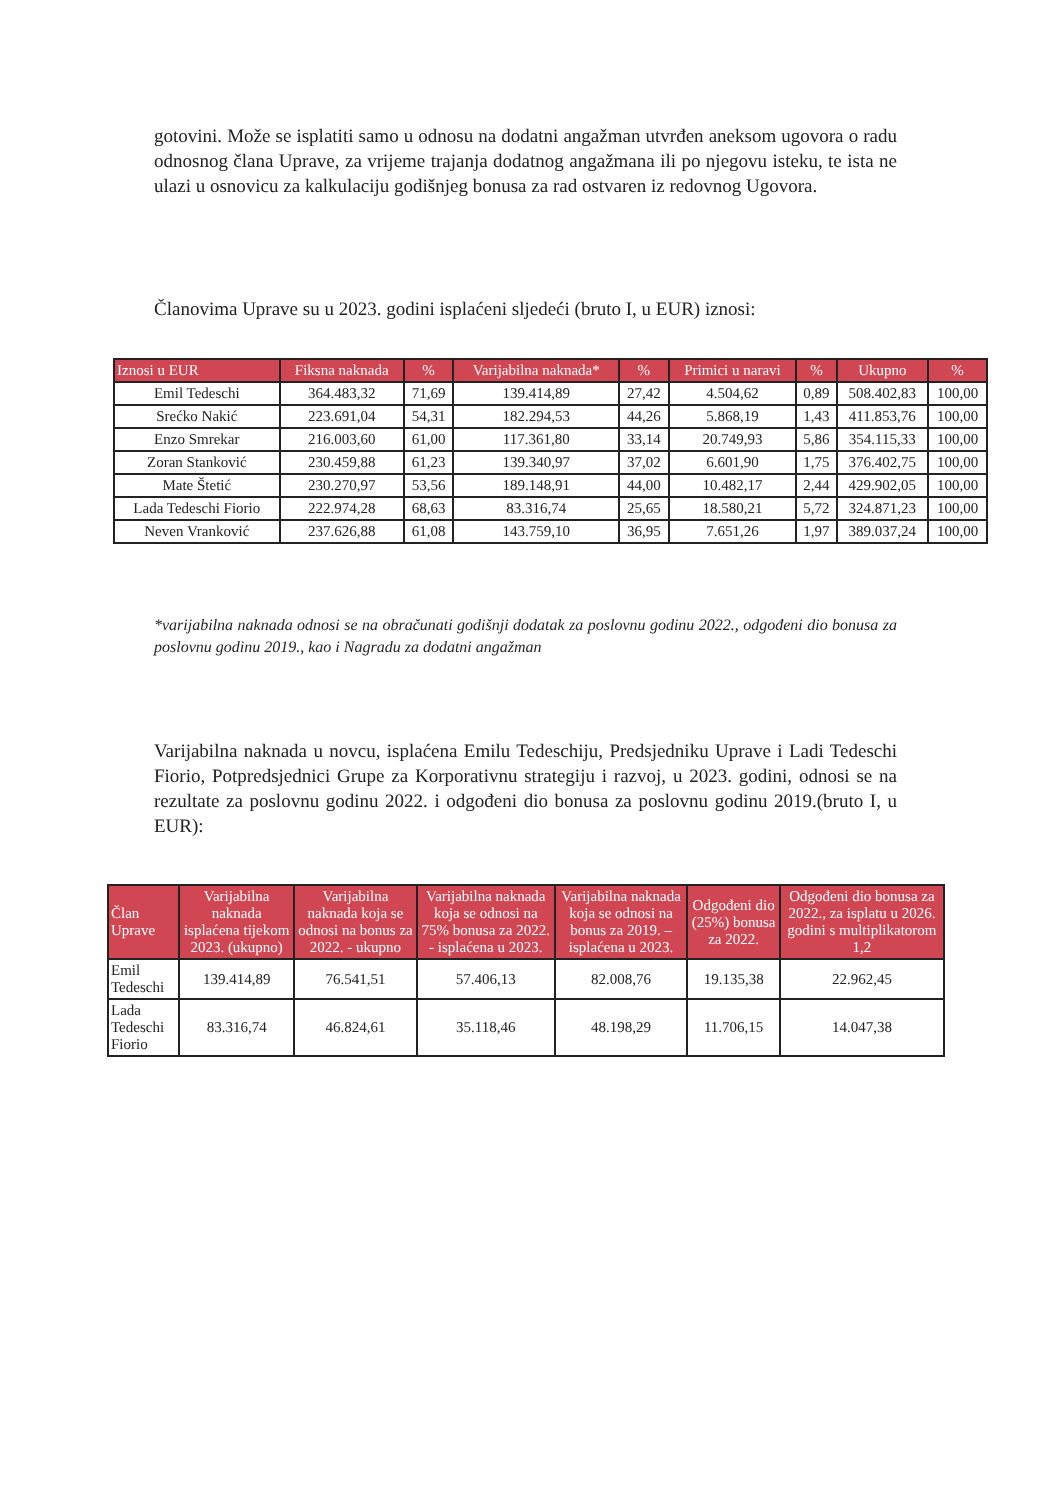gotovini. Može se isplatiti samo u odnosu na dodatni angažman utvrđen aneksom ugovora o radu odnosnog člana Uprave, za vrijeme trajanja dodatnog angažmana ili po njegovu isteku, te ista ne ulazi u osnovicu za kalkulaciju godišnjeg bonusa za rad ostvaren iz redovnog Ugovora.
Članovima Uprave su u 2023. godini isplaćeni sljedeći (bruto I, u EUR) iznosi:
| Iznosi u EUR | Fiksna naknada | % | Varijabilna naknada* | % | Primici u naravi | % | Ukupno | % |
| --- | --- | --- | --- | --- | --- | --- | --- | --- |
| Emil Tedeschi | 364.483,32 | 71,69 | 139.414,89 | 27,42 | 4.504,62 | 0,89 | 508.402,83 | 100,00 |
| Srećko Nakić | 223.691,04 | 54,31 | 182.294,53 | 44,26 | 5.868,19 | 1,43 | 411.853,76 | 100,00 |
| Enzo Smrekar | 216.003,60 | 61,00 | 117.361,80 | 33,14 | 20.749,93 | 5,86 | 354.115,33 | 100,00 |
| Zoran Stanković | 230.459,88 | 61,23 | 139.340,97 | 37,02 | 6.601,90 | 1,75 | 376.402,75 | 100,00 |
| Mate Štetić | 230.270,97 | 53,56 | 189.148,91 | 44,00 | 10.482,17 | 2,44 | 429.902,05 | 100,00 |
| Lada Tedeschi Fiorio | 222.974,28 | 68,63 | 83.316,74 | 25,65 | 18.580,21 | 5,72 | 324.871,23 | 100,00 |
| Neven Vranković | 237.626,88 | 61,08 | 143.759,10 | 36,95 | 7.651,26 | 1,97 | 389.037,24 | 100,00 |
*varijabilna naknada odnosi se na obračunati godišnji dodatak za poslovnu godinu 2022., odgođeni dio bonusa za poslovnu godinu 2019., kao i Nagradu za dodatni angažman
Varijabilna naknada u novcu, isplaćena Emilu Tedeschiju, Predsjedniku Uprave i Ladi Tedeschi Fiorio, Potpredsjednici Grupe za Korporativnu strategiju i razvoj, u 2023. godini, odnosi se na rezultate za poslovnu godinu 2022. i odgođeni dio bonusa za poslovnu godinu 2019.(bruto I, u EUR):
| Član Uprave | Varijabilna naknada isplaćena tijekom 2023. (ukupno) | Varijabilna naknada koja se odnosi na bonus za 2022. - ukupno | Varijabilna naknada koja se odnosi na 75% bonusa za 2022. - isplaćena u 2023. | Varijabilna naknada koja se odnosi na bonus za 2019. – isplaćena u 2023. | Odgođeni dio (25%) bonusa za 2022. | Odgođeni dio bonusa za 2022., za isplatu u 2026. godini s multiplikatorom 1,2 |
| --- | --- | --- | --- | --- | --- | --- |
| Emil Tedeschi | 139.414,89 | 76.541,51 | 57.406,13 | 82.008,76 | 19.135,38 | 22.962,45 |
| Lada Tedeschi Fiorio | 83.316,74 | 46.824,61 | 35.118,46 | 48.198,29 | 11.706,15 | 14.047,38 |